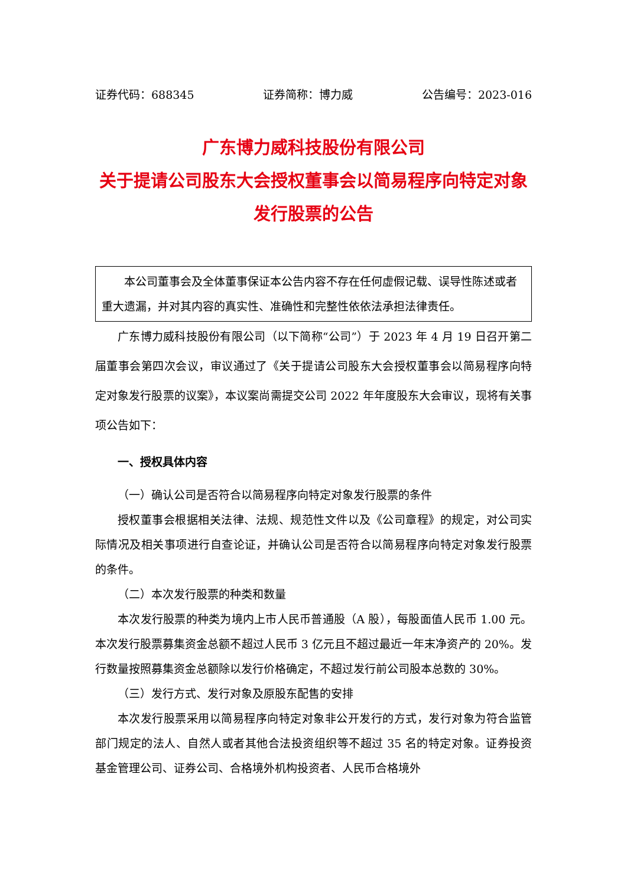证券代码：688345 证券简称：博力威 公告编号：2023-016
广东博力威科技股份有限公司
关于提请公司股东大会授权董事会以简易程序向特定对象发行股票的公告
本公司董事会及全体董事保证本公告内容不存在任何虚假记载、误导性陈述或者重大遗漏，并对其内容的真实性、准确性和完整性依依法承担法律责任。
广东博力威科技股份有限公司（以下简称“公司”）于 2023 年 4 月 19 日召开第二届董事会第四次会议，审议通过了《关于提请公司股东大会授权董事会以简易程序向特定对象发行股票的议案》，本议案尚需提交公司 2022 年年度股东大会审议，现将有关事项公告如下：
一、授权具体内容
（一）确认公司是否符合以简易程序向特定对象发行股票的条件
授权董事会根据相关法律、法规、规范性文件以及《公司章程》的规定，对公司实际情况及相关事项进行自查论证，并确认公司是否符合以简易程序向特定对象发行股票的条件。
（二）本次发行股票的种类和数量
本次发行股票的种类为境内上市人民币普通股（A 股），每股面值人民币 1.00 元。本次发行股票募集资金总额不超过人民币 3 亿元且不超过最近一年末净资产的 20%。发行数量按照募集资金总额除以发行价格确定，不超过发行前公司股本总数的 30%。
（三）发行方式、发行对象及原股东配售的安排
本次发行股票采用以简易程序向特定对象非公开发行的方式，发行对象为符合监管部门规定的法人、自然人或者其他合法投资组织等不超过 35 名的特定对象。证券投资基金管理公司、证券公司、合格境外机构投资者、人民币合格境外